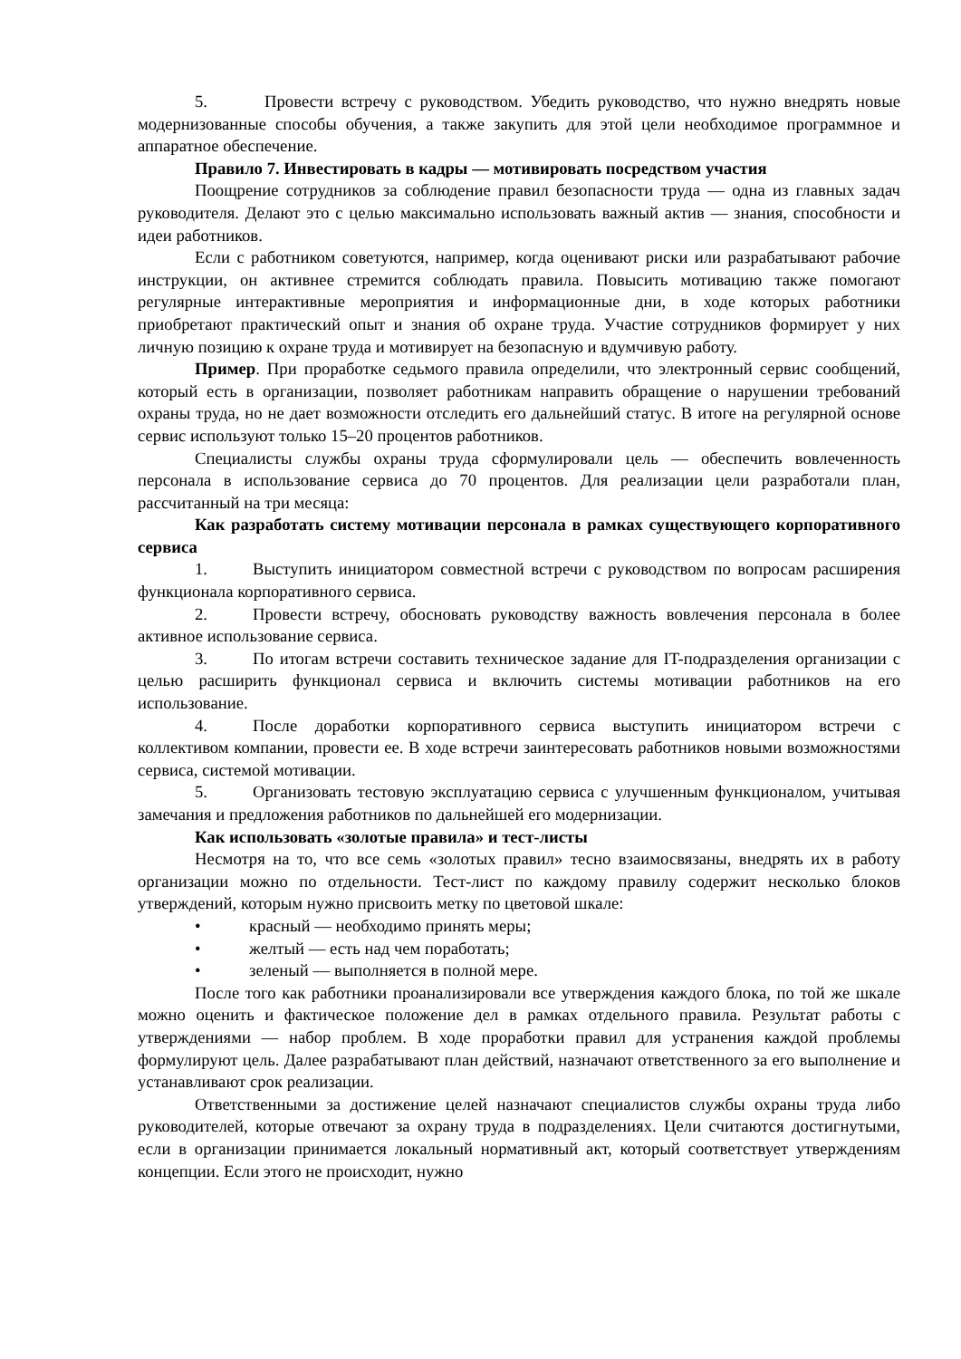5. Провести встречу с руководством. Убедить руководство, что нужно внедрять новые модернизованные способы обучения, а также закупить для этой цели необходимое программное и аппаратное обеспечение.
Правило 7. Инвестировать в кадры — мотивировать посредством участия
Поощрение сотрудников за соблюдение правил безопасности труда — одна из главных задач руководителя. Делают это с целью максимально использовать важный актив — знания, способности и идеи работников.
Если с работником советуются, например, когда оценивают риски или разрабатывают рабочие инструкции, он активнее стремится соблюдать правила. Повысить мотивацию также помогают регулярные интерактивные мероприятия и информационные дни, в ходе которых работники приобретают практический опыт и знания об охране труда. Участие сотрудников формирует у них личную позицию к охране труда и мотивирует на безопасную и вдумчивую работу.
Пример. При проработке седьмого правила определили, что электронный сервис сообщений, который есть в организации, позволяет работникам направить обращение о нарушении требований охраны труда, но не дает возможности отследить его дальнейший статус. В итоге на регулярной основе сервис используют только 15–20 процентов работников.
Специалисты службы охраны труда сформулировали цель — обеспечить вовлеченность персонала в использование сервиса до 70 процентов. Для реализации цели разработали план, рассчитанный на три месяца:
Как разработать систему мотивации персонала в рамках существующего корпоративного сервиса
1. Выступить инициатором совместной встречи с руководством по вопросам расширения функционала корпоративного сервиса.
2. Провести встречу, обосновать руководству важность вовлечения персонала в более активное использование сервиса.
3. По итогам встречи составить техническое задание для IT-подразделения организации с целью расширить функционал сервиса и включить системы мотивации работников на его использование.
4. После доработки корпоративного сервиса выступить инициатором встречи с коллективом компании, провести ее. В ходе встречи заинтересовать работников новыми возможностями сервиса, системой мотивации.
5. Организовать тестовую эксплуатацию сервиса с улучшенным функционалом, учитывая замечания и предложения работников по дальнейшей его модернизации.
Как использовать «золотые правила» и тест-листы
Несмотря на то, что все семь «золотых правил» тесно взаимосвязаны, внедрять их в работу организации можно по отдельности. Тест-лист по каждому правилу содержит несколько блоков утверждений, которым нужно присвоить метку по цветовой шкале:
• красный — необходимо принять меры;
• желтый — есть над чем поработать;
• зеленый — выполняется в полной мере.
После того как работники проанализировали все утверждения каждого блока, по той же шкале можно оценить и фактическое положение дел в рамках отдельного правила. Результат работы с утверждениями — набор проблем. В ходе проработки правил для устранения каждой проблемы формулируют цель. Далее разрабатывают план действий, назначают ответственного за его выполнение и устанавливают срок реализации.
Ответственными за достижение целей назначают специалистов службы охраны труда либо руководителей, которые отвечают за охрану труда в подразделениях. Цели считаются достигнутыми, если в организации принимается локальный нормативный акт, который соответствует утверждениям концепции. Если этого не происходит, нужно